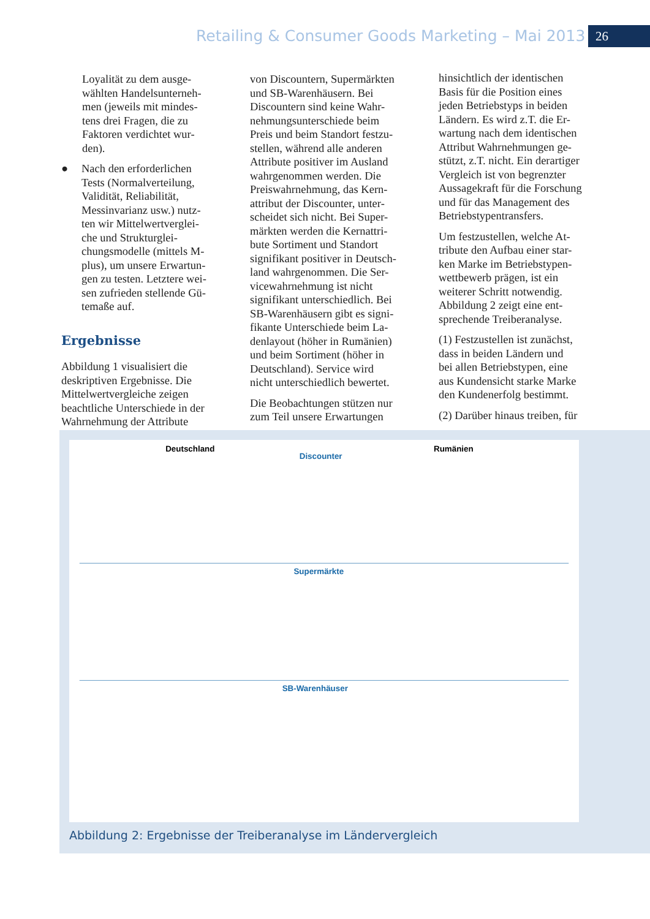Retailing & Consumer Goods Marketing – Mai 2013
26
Loyalität zu dem ausge-
wählten Handelsunterneh-
men (jeweils mit mindes-
tens drei Fragen, die zu
Faktoren verdichtet wur-
den).
● Nach den erforderlichen
Tests (Normalverteilung,
Validität, Reliabilität,
Messinvarianz usw.) nutz-
ten wir Mittelwertverglei-
che und Strukturglei-
chungsmodelle (mittels M-
plus), um unsere Erwartun-
gen zu testen. Letztere wei-
sen zufrieden stellende Gü-
temaße auf.
Ergebnisse
Abbildung 1 visualisiert die
deskriptiven Ergebnisse. Die
Mittelwertvergleiche zeigen
beachtliche Unterschiede in der
Wahrnehmung der Attribute
von Discountern, Supermärkten
und SB-Warenhäusern. Bei
Discountern sind keine Wahr-
nehmungsunterschiede beim
Preis und beim Standort festzu-
stellen, während alle anderen
Attribute positiver im Ausland
wahrgenommen werden. Die
Preiswahrnehmung, das Kern-
attribut der Discounter, unter-
scheidet sich nicht. Bei Super-
märkten werden die Kernattri-
bute Sortiment und Standort
signifikant positiver in Deutsch-
land wahrgenommen. Die Ser-
vicewahrnehmung ist nicht
signifikant unterschiedlich. Bei
SB-Warenhäusern gibt es signi-
fikante Unterschiede beim La-
denlayout (höher in Rumänien)
und beim Sortiment (höher in
Deutschland). Service wird
nicht unterschiedlich bewertet.
Die Beobachtungen stützen nur
zum Teil unsere Erwartungen
hinsichtlich der identischen
Basis für die Position eines
jeden Betriebstyps in beiden
Ländern. Es wird z.T. die Er-
wartung nach dem identischen
Attribut Wahrnehmungen ge-
stützt, z.T. nicht. Ein derartiger
Vergleich ist von begrenzter
Aussagekraft für die Forschung
und für das Management des
Betriebstypentransfers.
Um festzustellen, welche At-
tribute den Aufbau einer star-
ken Marke im Betriebstypen-
wettbewerb prägen, ist ein
weiterer Schritt notwendig.
Abbildung 2 zeigt eine ent-
sprechende Treiberanalyse.
(1) Festzustellen ist zunächst,
dass in beiden Ländern und
bei allen Betriebstypen, eine
aus Kundensicht starke Marke
den Kundenerfolg bestimmt.
(2) Darüber hinaus treiben, für
Deutschland
Rumänien
Discounter
Supermärkte
SB-Warenhäuser
Abbildung 2: Ergebnisse der Treiberanalyse im Ländervergleich